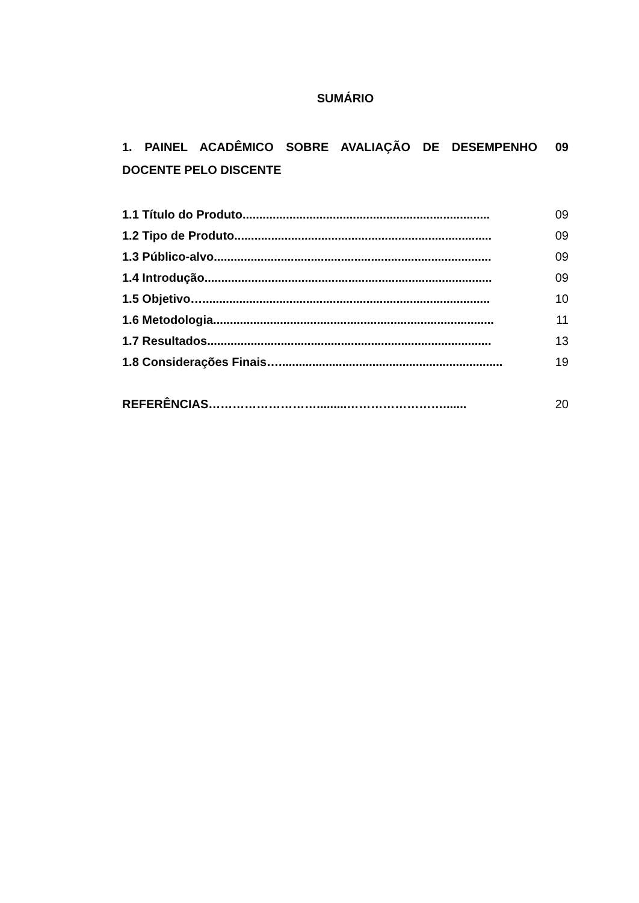SUMÁRIO
1. PAINEL ACADÊMICO SOBRE AVALIAÇÃO DE DESEMPENHO DOCENTE PELO DISCENTE
09
1.1 Título do Produto.......................................................................... 09
1.2 Tipo de Produto............................................................................. 09
1.3 Público-alvo................................................................................... 09
1.4 Introdução...................................................................................... 09
1.5 Objetivo…...................................................................................... 10
1.6 Metodologia.................................................................................... 11
1.7 Resultados..................................................................................... 13
1.8 Considerações Finais…................................................................... 19
REFERÊNCIAS……………………….........……………………....... 20